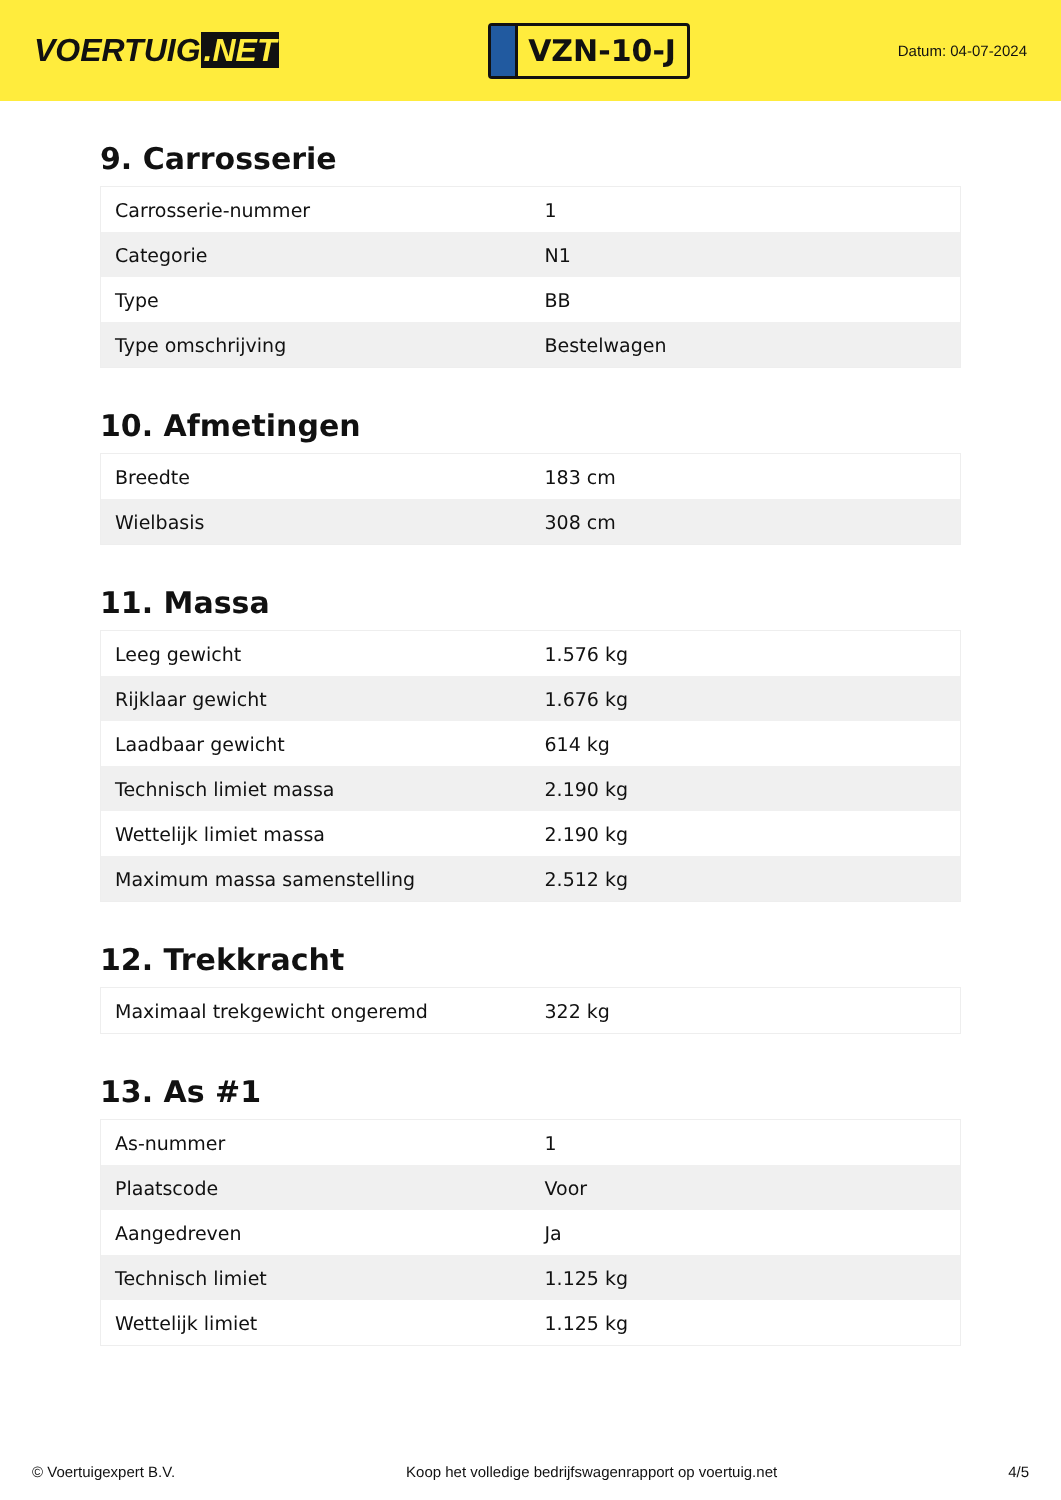VOERTUIG.NET
VZN-10-J
Datum: 04-07-2024
9. Carrosserie
| Carrosserie-nummer | 1 |
| Categorie | N1 |
| Type | BB |
| Type omschrijving | Bestelwagen |
10. Afmetingen
| Breedte | 183 cm |
| Wielbasis | 308 cm |
11. Massa
| Leeg gewicht | 1.576 kg |
| Rijklaar gewicht | 1.676 kg |
| Laadbaar gewicht | 614 kg |
| Technisch limiet massa | 2.190 kg |
| Wettelijk limiet massa | 2.190 kg |
| Maximum massa samenstelling | 2.512 kg |
12. Trekkracht
| Maximaal trekgewicht ongeremd | 322 kg |
13. As #1
| As-nummer | 1 |
| Plaatscode | Voor |
| Aangedreven | Ja |
| Technisch limiet | 1.125 kg |
| Wettelijk limiet | 1.125 kg |
© Voertuigexpert B.V. Koop het volledige bedrijfswagenrapport op voertuig.net 4/5